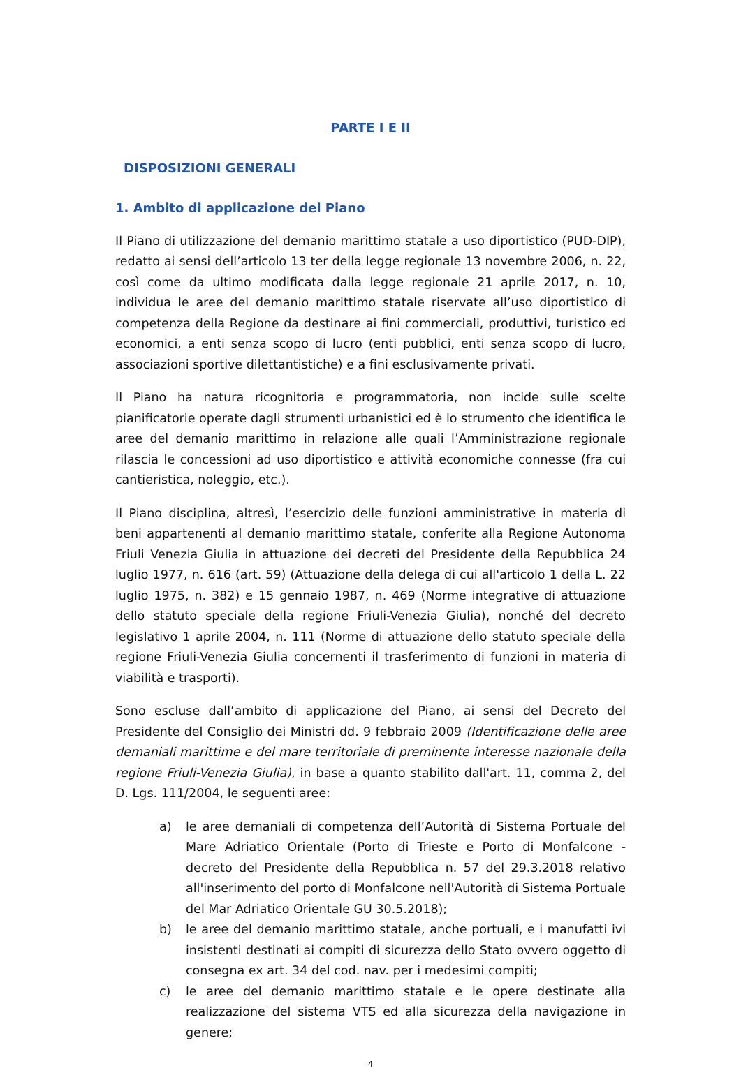PARTE I E II
DISPOSIZIONI GENERALI
1. Ambito di applicazione del Piano
Il Piano di utilizzazione del demanio marittimo statale a uso diportistico (PUD-DIP), redatto ai sensi dell’articolo 13 ter della legge regionale 13 novembre 2006, n. 22, così come da ultimo modificata dalla legge regionale 21 aprile 2017, n. 10, individua le aree del demanio marittimo statale riservate all’uso diportistico di competenza della Regione da destinare ai fini commerciali, produttivi, turistico ed economici, a enti senza scopo di lucro (enti pubblici, enti senza scopo di lucro, associazioni sportive dilettantistiche) e a fini esclusivamente privati.
Il Piano ha natura ricognitoria e programmatoria, non incide sulle scelte pianificatorie operate dagli strumenti urbanistici ed è lo strumento che identifica le aree del demanio marittimo in relazione alle quali l’Amministrazione regionale rilascia le concessioni ad uso diportistico e attività economiche connesse (fra cui cantieristica, noleggio, etc.).
Il Piano disciplina, altresì, l’esercizio delle funzioni amministrative in materia di beni appartenenti al demanio marittimo statale, conferite alla Regione Autonoma Friuli Venezia Giulia in attuazione dei decreti del Presidente della Repubblica 24 luglio 1977, n. 616 (art. 59) (Attuazione della delega di cui all'articolo 1 della L. 22 luglio 1975, n. 382) e 15 gennaio 1987, n. 469 (Norme integrative di attuazione dello statuto speciale della regione Friuli-Venezia Giulia), nonché del decreto legislativo 1 aprile 2004, n. 111 (Norme di attuazione dello statuto speciale della regione Friuli-Venezia Giulia concernenti il trasferimento di funzioni in materia di viabilità e trasporti).
Sono escluse dall’ambito di applicazione del Piano, ai sensi del Decreto del Presidente del Consiglio dei Ministri dd. 9 febbraio 2009 (Identificazione delle aree demaniali marittime e del mare territoriale di preminente interesse nazionale della regione Friuli-Venezia Giulia), in base a quanto stabilito dall'art. 11, comma 2, del D. Lgs. 111/2004, le seguenti aree:
a) le aree demaniali di competenza dell’Autorità di Sistema Portuale del Mare Adriatico Orientale (Porto di Trieste e Porto di Monfalcone - decreto del Presidente della Repubblica n. 57 del 29.3.2018 relativo all'inserimento del porto di Monfalcone nell'Autorità di Sistema Portuale del Mar Adriatico Orientale GU 30.5.2018);
b) le aree del demanio marittimo statale, anche portuali, e i manufatti ivi insistenti destinati ai compiti di sicurezza dello Stato ovvero oggetto di consegna ex art. 34 del cod. nav. per i medesimi compiti;
c) le aree del demanio marittimo statale e le opere destinate alla realizzazione del sistema VTS ed alla sicurezza della navigazione in genere;
4